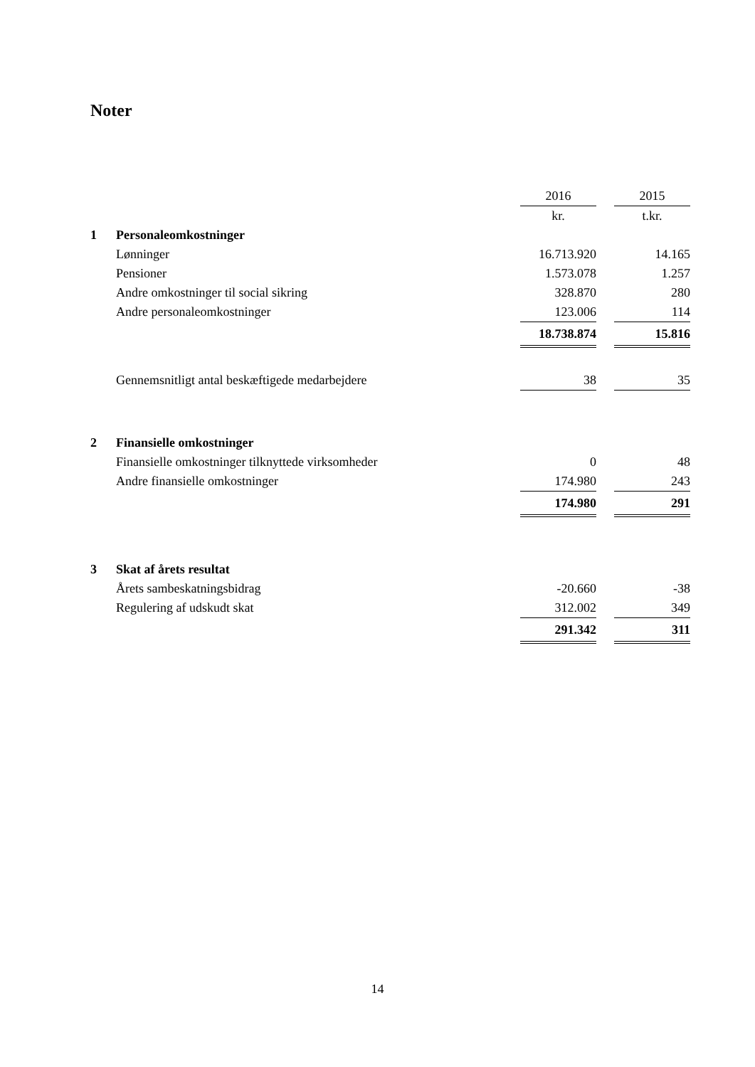Noter
| | | 2016 | | 2015 |
| --- | --- | --- | --- | --- |
| | | kr. | | t.kr. |
| 1 | Personaleomkostninger | | | |
| | Lønninger | 16.713.920 | | 14.165 |
| | Pensioner | 1.573.078 | | 1.257 |
| | Andre omkostninger til social sikring | 328.870 | | 280 |
| | Andre personaleomkostninger | 123.006 | | 114 |
| | | 18.738.874 | | 15.816 |
| | Gennemsnitligt antal beskæftigede medarbejdere | 38 | | 35 |
| 2 | Finansielle omkostninger | | | |
| | Finansielle omkostninger tilknyttede virksomheder | 0 | | 48 |
| | Andre finansielle omkostninger | 174.980 | | 243 |
| | | 174.980 | | 291 |
| 3 | Skat af årets resultat | | | |
| | Årets sambeskatningsbidrag | -20.660 | | -38 |
| | Regulering af udskudt skat | 312.002 | | 349 |
| | | 291.342 | | 311 |
14